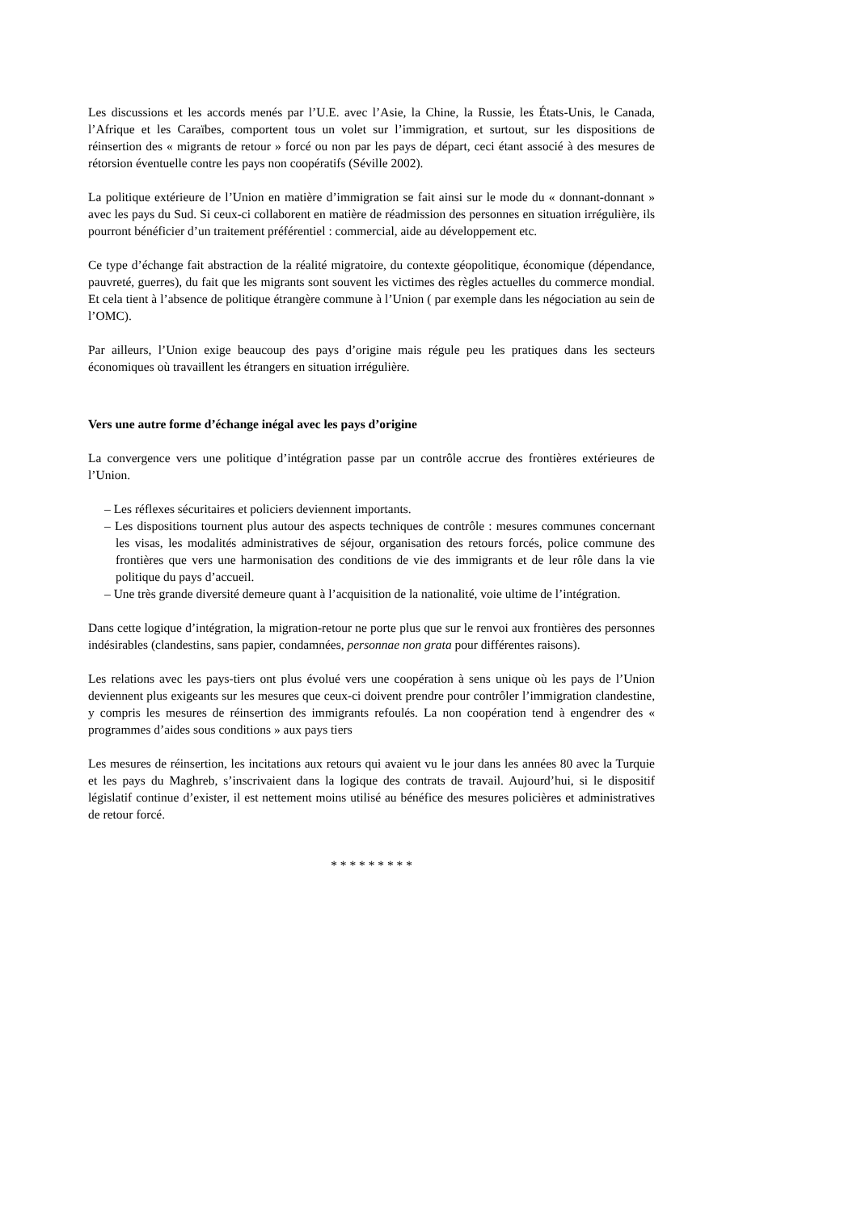Les discussions et les accords menés par l’U.E. avec l’Asie, la Chine, la Russie, les États-Unis, le Canada, l’Afrique et les Caraïbes, comportent tous un volet sur l’immigration, et surtout, sur les dispositions de réinsertion des « migrants de retour » forcé ou non par les pays de départ, ceci étant associé à des mesures de rétorsion éventuelle contre les pays non coopératifs (Séville 2002).
La politique extérieure de l’Union en matière d’immigration se fait ainsi sur le mode du « donnant-donnant » avec les pays du Sud. Si ceux-ci collaborent en matière de réadmission des personnes en situation irrégulière, ils pourront bénéficier d’un traitement préférentiel : commercial, aide au développement etc.
Ce type d’échange fait abstraction de la réalité migratoire, du contexte géopolitique, économique (dépendance, pauvreté, guerres), du fait que les migrants sont souvent les victimes des règles actuelles du commerce mondial. Et cela tient à l’absence de politique étrangère commune à l’Union ( par exemple dans les négociation au sein de l’OMC).
Par ailleurs, l’Union exige beaucoup des pays d’origine mais régule peu les pratiques dans les secteurs économiques où travaillent les étrangers en situation irrégulière.
Vers une autre forme d’échange inégal avec les pays d’origine
La convergence vers une politique d’intégration passe par un contrôle accrue des frontières extérieures de l’Union.
– Les réflexes sécuritaires et policiers deviennent importants.
– Les dispositions tournent plus autour des aspects techniques de contrôle : mesures communes concernant les visas, les modalités administratives de séjour, organisation des retours forcés, police commune des frontières que vers une harmonisation des conditions de vie des immigrants et de leur rôle dans la vie politique du pays d’accueil.
– Une très grande diversité demeure quant à l’acquisition de la nationalité, voie ultime de l’intégration.
Dans cette logique d’intégration, la migration-retour ne porte plus que sur le renvoi aux frontières des personnes indésirables (clandestins, sans papier, condamnées, personnae non grata pour différentes raisons).
Les relations avec les pays-tiers ont plus évolué vers une coopération à sens unique où les pays de l’Union deviennent plus exigeants sur les mesures que ceux-ci doivent prendre pour contrôler l’immigration clandestine, y compris les mesures de réinsertion des immigrants refoulés. La non coopération tend à engendrer des « programmes d’aides sous conditions » aux pays tiers
Les mesures de réinsertion, les incitations aux retours qui avaient vu le jour dans les années 80 avec la Turquie et les pays du Maghreb, s’inscrivaient dans la logique des contrats de travail. Aujourd’hui, si le dispositif législatif continue d’exister, il est nettement moins utilisé au bénéfice des mesures policières et administratives de retour forcé.
* * * * * * * * *